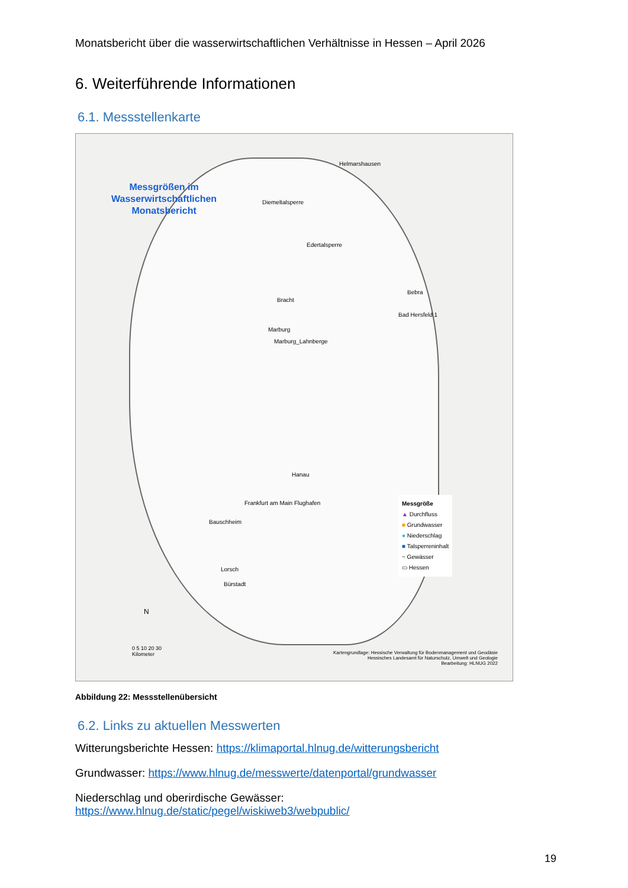Monatsbericht über die wasserwirtschaftlichen Verhältnisse in Hessen – April 2026
6. Weiterführende Informationen
6.1. Messstellenkarte
Messgrößen im
Wasserwirtschaftlichen
Monatsbericht
Helmarshausen
Diemeltalsperre
Edertalsperre
Bebra
Bracht
Bad Hersfeld 1
Marburg
Marburg_Lahnberge
Hanau
Frankfurt am Main Flughafen
Bauschheim
Lorsch
Bürstadt
Messgröße
▲ Durchfluss
■ Grundwasser
● Niederschlag
■ Talsperreninhalt
~ Gewässer
▭ Hessen
N
0 5 10 20 30
Kilometer
Kartengrundlage: Hessische Verwaltung für Bodenmanagement und Geodäsie
Hessisches Landesamt für Naturschutz, Umwelt und Geologie
Bearbeitung: HLNUG 2022
Abbildung 22: Messstellenübersicht
6.2. Links zu aktuellen Messwerten
Witterungsberichte Hessen: https://klimaportal.hlnug.de/witterungsbericht
Grundwasser: https://www.hlnug.de/messwerte/datenportal/grundwasser
Niederschlag und oberirdische Gewässer:
https://www.hlnug.de/static/pegel/wiskiweb3/webpublic/
19